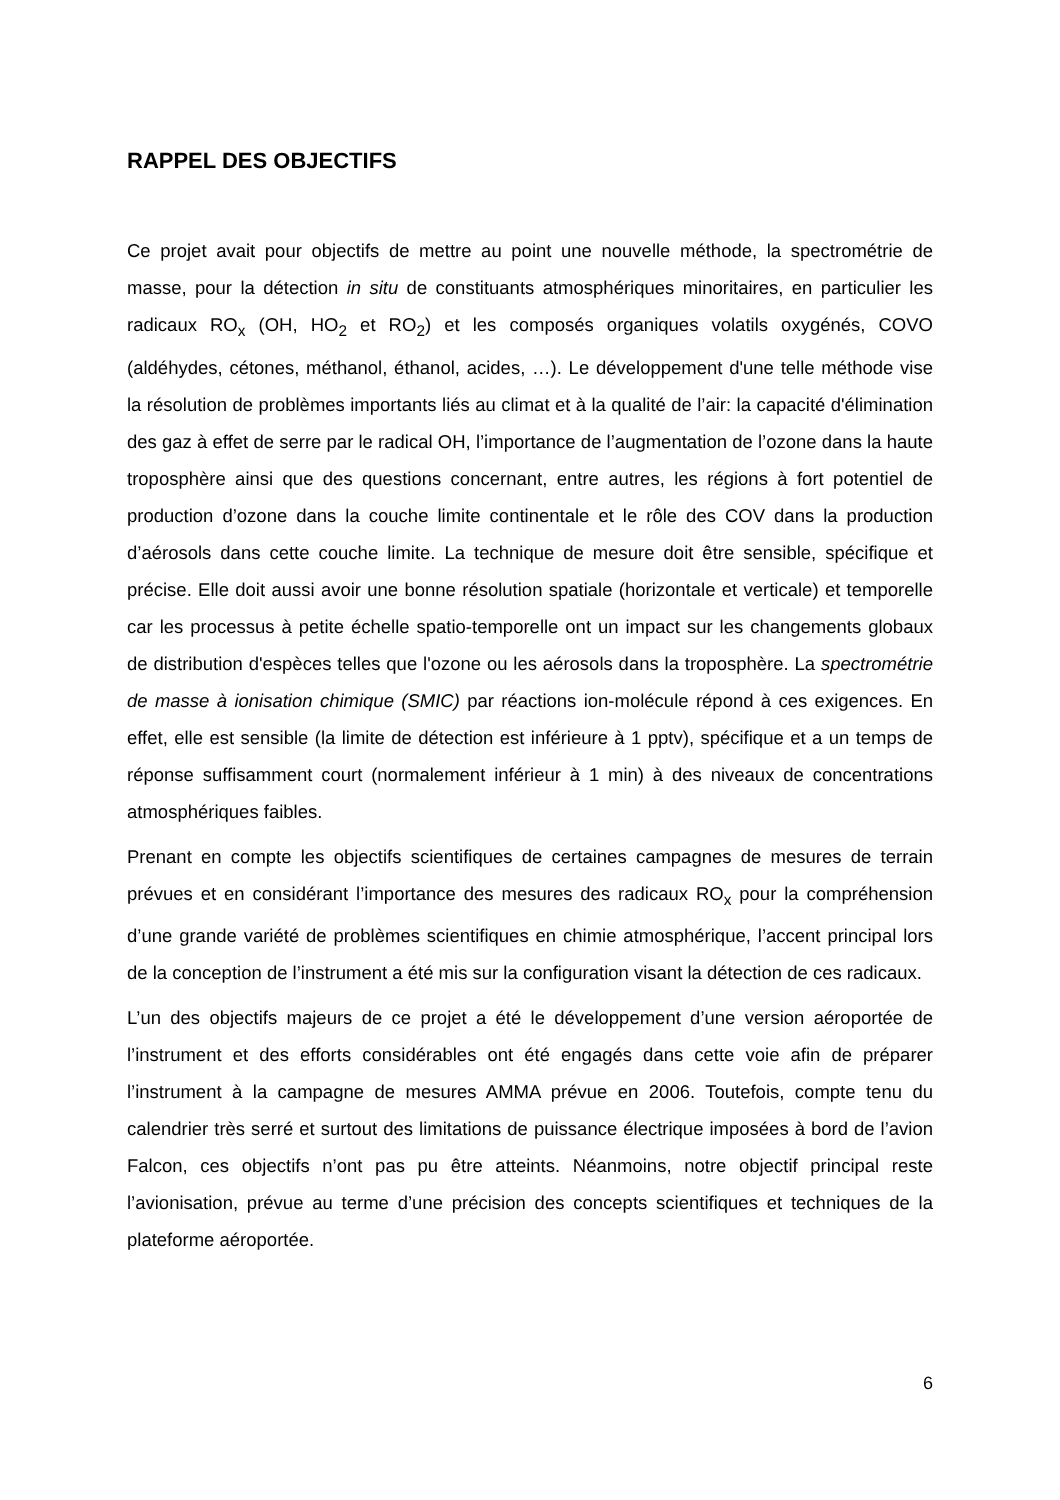RAPPEL DES OBJECTIFS
Ce projet avait pour objectifs de mettre au point une nouvelle méthode, la spectrométrie de masse, pour la détection in situ de constituants atmosphériques minoritaires, en particulier les radicaux RO<sub>x</sub> (OH, HO<sub>2</sub> et RO<sub>2</sub>) et les composés organiques volatils oxygénés, COVO (aldéhydes, cétones, méthanol, éthanol, acides, …). Le développement d'une telle méthode vise la résolution de problèmes importants liés au climat et à la qualité de l’air: la capacité d'élimination des gaz à effet de serre par le radical OH, l’importance de l’augmentation de l’ozone dans la haute troposphère ainsi que des questions concernant, entre autres, les régions à fort potentiel de production d’ozone dans la couche limite continentale et le rôle des COV dans la production d’aérosols dans cette couche limite. La technique de mesure doit être sensible, spécifique et précise. Elle doit aussi avoir une bonne résolution spatiale (horizontale et verticale) et temporelle car les processus à petite échelle spatio-temporelle ont un impact sur les changements globaux de distribution d'espèces telles que l'ozone ou les aérosols dans la troposphère. La spectrométrie de masse à ionisation chimique (SMIC) par réactions ion-molécule répond à ces exigences. En effet, elle est sensible (la limite de détection est inférieure à 1 pptv), spécifique et a un temps de réponse suffisamment court (normalement inférieur à 1 min) à des niveaux de concentrations atmosphériques faibles.
Prenant en compte les objectifs scientifiques de certaines campagnes de mesures de terrain prévues et en considérant l’importance des mesures des radicaux RO<sub>x</sub> pour la compréhension d’une grande variété de problèmes scientifiques en chimie atmosphérique, l’accent principal lors de la conception de l’instrument a été mis sur la configuration visant la détection de ces radicaux.
L’un des objectifs majeurs de ce projet a été le développement d’une version aéroportée de l’instrument et des efforts considérables ont été engagés dans cette voie afin de préparer l’instrument à la campagne de mesures AMMA prévue en 2006. Toutefois, compte tenu du calendrier très serré et surtout des limitations de puissance électrique imposées à bord de l’avion Falcon, ces objectifs n’ont pas pu être atteints. Néanmoins, notre objectif principal reste l’avionisation, prévue au terme d’une précision des concepts scientifiques et techniques de la plateforme aéroportée.
6